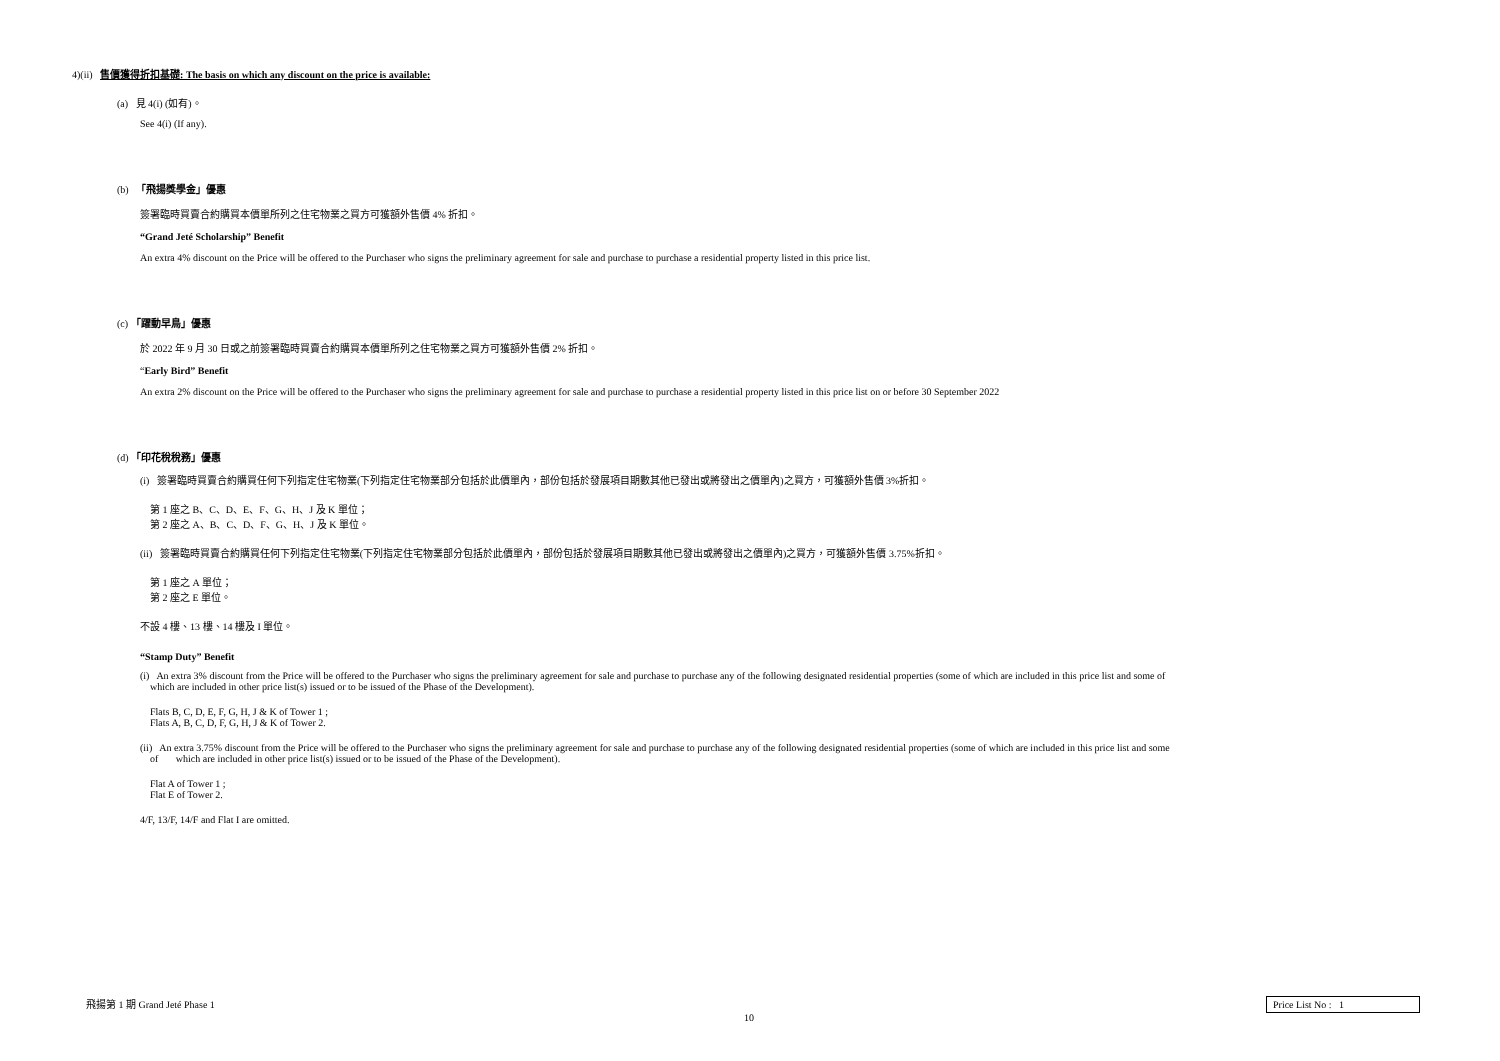4)(ii) 售價獲得折扣基礎: The basis on which any discount on the price is available:
(a) 見 4(i) (如有)。
See 4(i) (If any).
(b) 「飛揚獎學金」優惠
簽署臨時買賣合約購買本價單所列之住宅物業之買方可獲額外售價 4% 折扣。
“Grand Jeté Scholarship” Benefit
An extra 4% discount on the Price will be offered to the Purchaser who signs the preliminary agreement for sale and purchase to purchase a residential property listed in this price list.
(c) 「躍動早鳥」優惠
於 2022 年 9 月 30 日或之前簽署臨時買賣合約購買本價單所列之住宅物業之買方可獲額外售價 2% 折扣。
“Early Bird” Benefit
An extra 2% discount on the Price will be offered to the Purchaser who signs the preliminary agreement for sale and purchase to purchase a residential property listed in this price list on or before 30 September 2022
(d) 「印花稅稅務」優惠
(i) 簽署臨時買賣合約購買任何下列指定住宅物業(下列指定住宅物業部分包括於此價單內，部份包括於發展項目期數其他已發出或將發出之價單內)之買方，可獲額外售價 3%折扣。
第 1 座之 B、C、D、E、F、G、H、J 及 K 單位；
第 2 座之 A、B、C、D、F、G、H、J 及 K 單位。
(ii) 簽署臨時買賣合約購買任何下列指定住宅物業(下列指定住宅物業部分包括於此價單內，部份包括於發展項目期數其他已發出或將發出之價單內)之買方，可獲額外售價 3.75%折扣。
第 1 座之 A 單位；
第 2 座之 E 單位。
不設 4 樓、13 樓、14 樓及 I 單位。
“Stamp Duty” Benefit
(i) An extra 3% discount from the Price will be offered to the Purchaser who signs the preliminary agreement for sale and purchase to purchase any of the following designated residential properties (some of which are included in this price list and some of
which are included in other price list(s) issued or to be issued of the Phase of the Development).
Flats B, C, D, E, F, G, H, J & K of Tower 1 ;
Flats A, B, C, D, F, G, H, J & K of Tower 2.
(ii) An extra 3.75% discount from the Price will be offered to the Purchaser who signs the preliminary agreement for sale and purchase to purchase any of the following designated residential properties (some of which are included in this price list and some
of which are included in other price list(s) issued or to be issued of the Phase of the Development).
Flat A of Tower 1 ;
Flat E of Tower 2.
4/F, 13/F, 14/F and Flat I are omitted.
飛揚第 1 期 Grand Jeté Phase 1 Price List No : 1
10